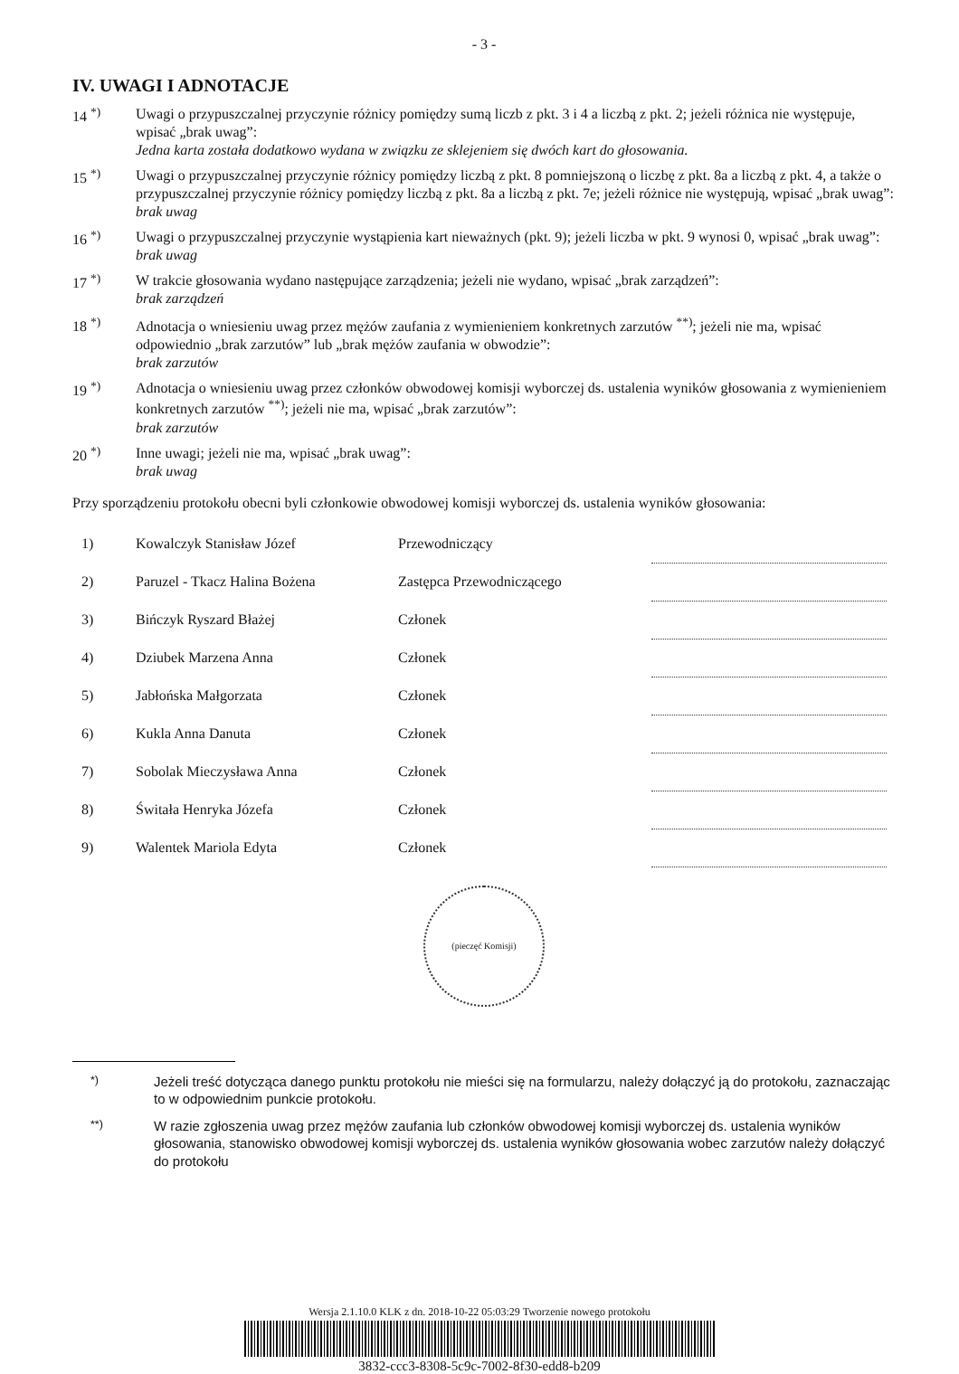- 3 -
IV. UWAGI I ADNOTACJE
14 <sup>*)</sup> Uwagi o przypuszczalnej przyczynie różnicy pomiędzy sumą liczb z pkt. 3 i 4 a liczbą z pkt. 2; jeżeli różnica nie występuje, wpisać „brak uwag”:
Jedna karta została dodatkowo wydana w związku ze sklejeniem się dwóch kart do głosowania.
15 <sup>*)</sup> Uwagi o przypuszczalnej przyczynie różnicy pomiędzy liczbą z pkt. 8 pomniejszoną o liczbę z pkt. 8a a liczbą z pkt. 4, a także o przypuszczalnej przyczynie różnicy pomiędzy liczbą z pkt. 8a a liczbą z pkt. 7e; jeżeli różnice nie występują, wpisać „brak uwag”:
brak uwag
16 <sup>*)</sup> Uwagi o przypuszczalnej przyczynie wystąpienia kart nieważnych (pkt. 9); jeżeli liczba w pkt. 9 wynosi 0, wpisać „brak uwag”:
brak uwag
17 <sup>*)</sup> W trakcie głosowania wydano następujące zarządzenia; jeżeli nie wydano, wpisać „brak zarządzeń”:
brak zarządzeń
18 <sup>*)</sup> Adnotacja o wniesieniu uwag przez mężów zaufania z wymienieniem konkretnych zarzutów <sup>**)</sup>; jeżeli nie ma, wpisać odpowiednio „brak zarzutów” lub „brak mężów zaufania w obwodzie”:
brak zarzutów
19 <sup>*)</sup> Adnotacja o wniesieniu uwag przez członków obwodowej komisji wyborczej ds. ustalenia wyników głosowania z wymienieniem konkretnych zarzutów <sup>**)</sup>; jeżeli nie ma, wpisać „brak zarzutów”:
brak zarzutów
20 <sup>*)</sup> Inne uwagi; jeżeli nie ma, wpisać „brak uwag”:
brak uwag
Przy sporządzeniu protokołu obecni byli członkowie obwodowej komisji wyborczej ds. ustalenia wyników głosowania:
| 1) | Kowalczyk Stanisław Józef | Przewodniczący | |
| 2) | Paruzel - Tkacz Halina Bożena | Zastępca Przewodniczącego | |
| 3) | Bińczyk Ryszard Błażej | Członek | |
| 4) | Dziubek Marzena Anna | Członek | |
| 5) | Jabłońska Małgorzata | Członek | |
| 6) | Kukla Anna Danuta | Członek | |
| 7) | Sobolak Mieczysława Anna | Członek | |
| 8) | Świtała Henryka Józefa | Członek | |
| 9) | Walentek Mariola Edyta | Członek | |
(pieczęć Komisji)
<sup>*)</sup> Jeżeli treść dotycząca danego punktu protokołu nie mieści się na formularzu, należy dołączyć ją do protokołu, zaznaczając to w odpowiednim punkcie protokołu.
<sup>**)</sup> W razie zgłoszenia uwag przez mężów zaufania lub członków obwodowej komisji wyborczej ds. ustalenia wyników głosowania, stanowisko obwodowej komisji wyborczej ds. ustalenia wyników głosowania wobec zarzutów należy dołączyć do protokołu
Wersja 2.1.10.0 KLK z dn. 2018-10-22 05:03:29 Tworzenie nowego protokołu
3832-ccc3-8308-5c9c-7002-8f30-edd8-b209